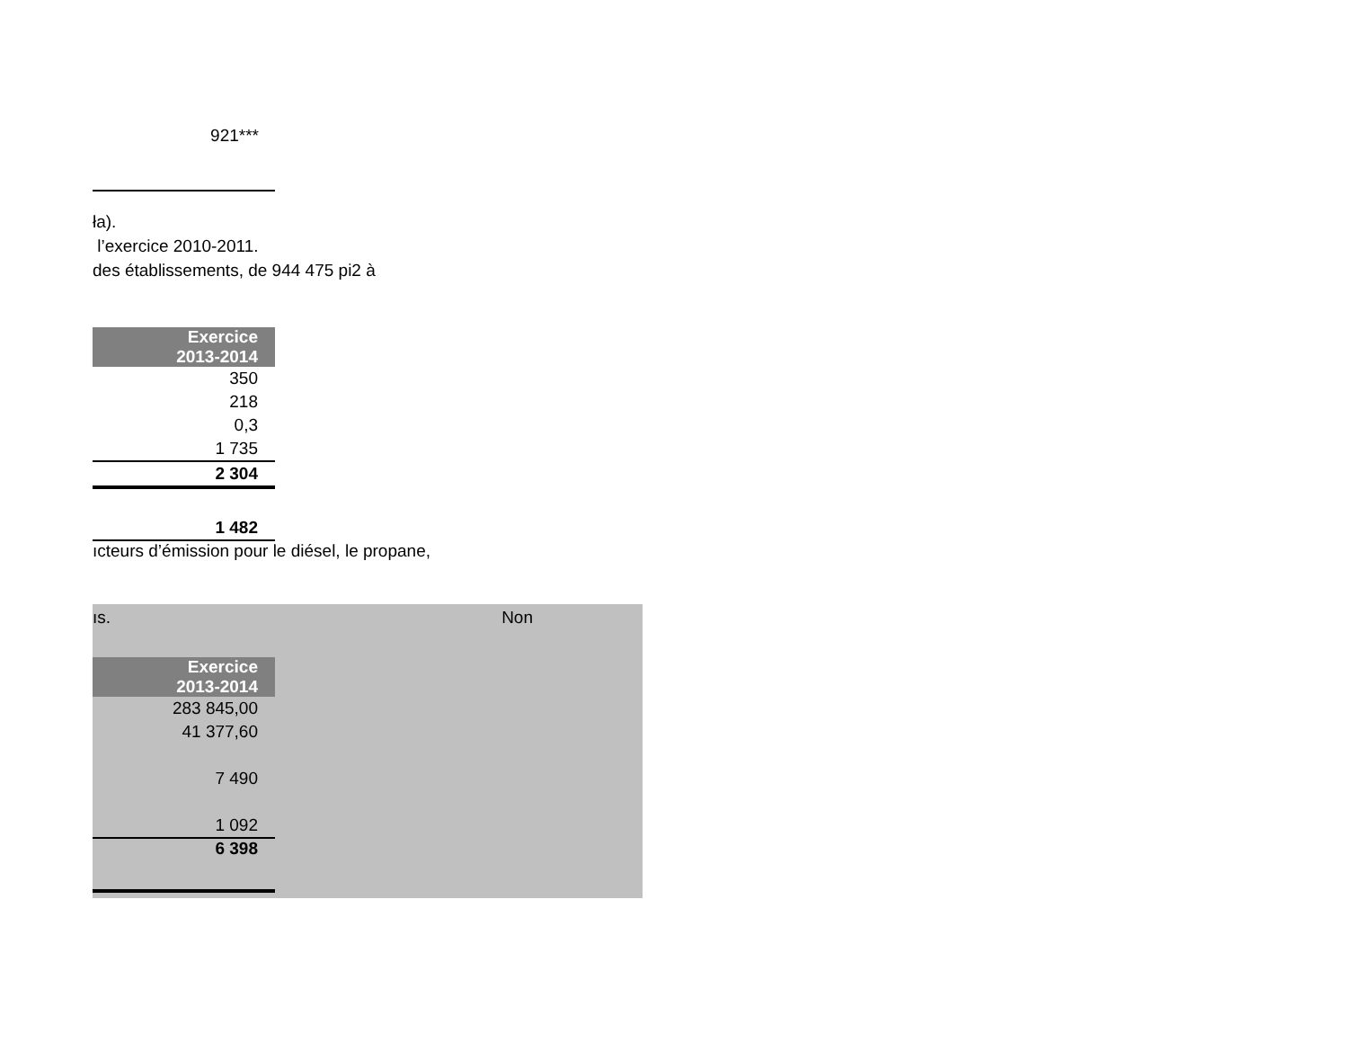921***
ła).
l’exercice 2010-2011.
des établissements, de 944 475 pi2 à
| Exercice 2013-2014 |
| --- |
| 350 |
| 218 |
| 0,3 |
| 1 735 |
| 2 304 |
| 1 482 |
ıcteurs d’émission pour le diésel, le propane,
ıs. Non
| Exercice 2013-2014 |
| --- |
| 283 845,00 |
| 41 377,60 |
| 7 490 |
| 1 092 |
| 6 398 |